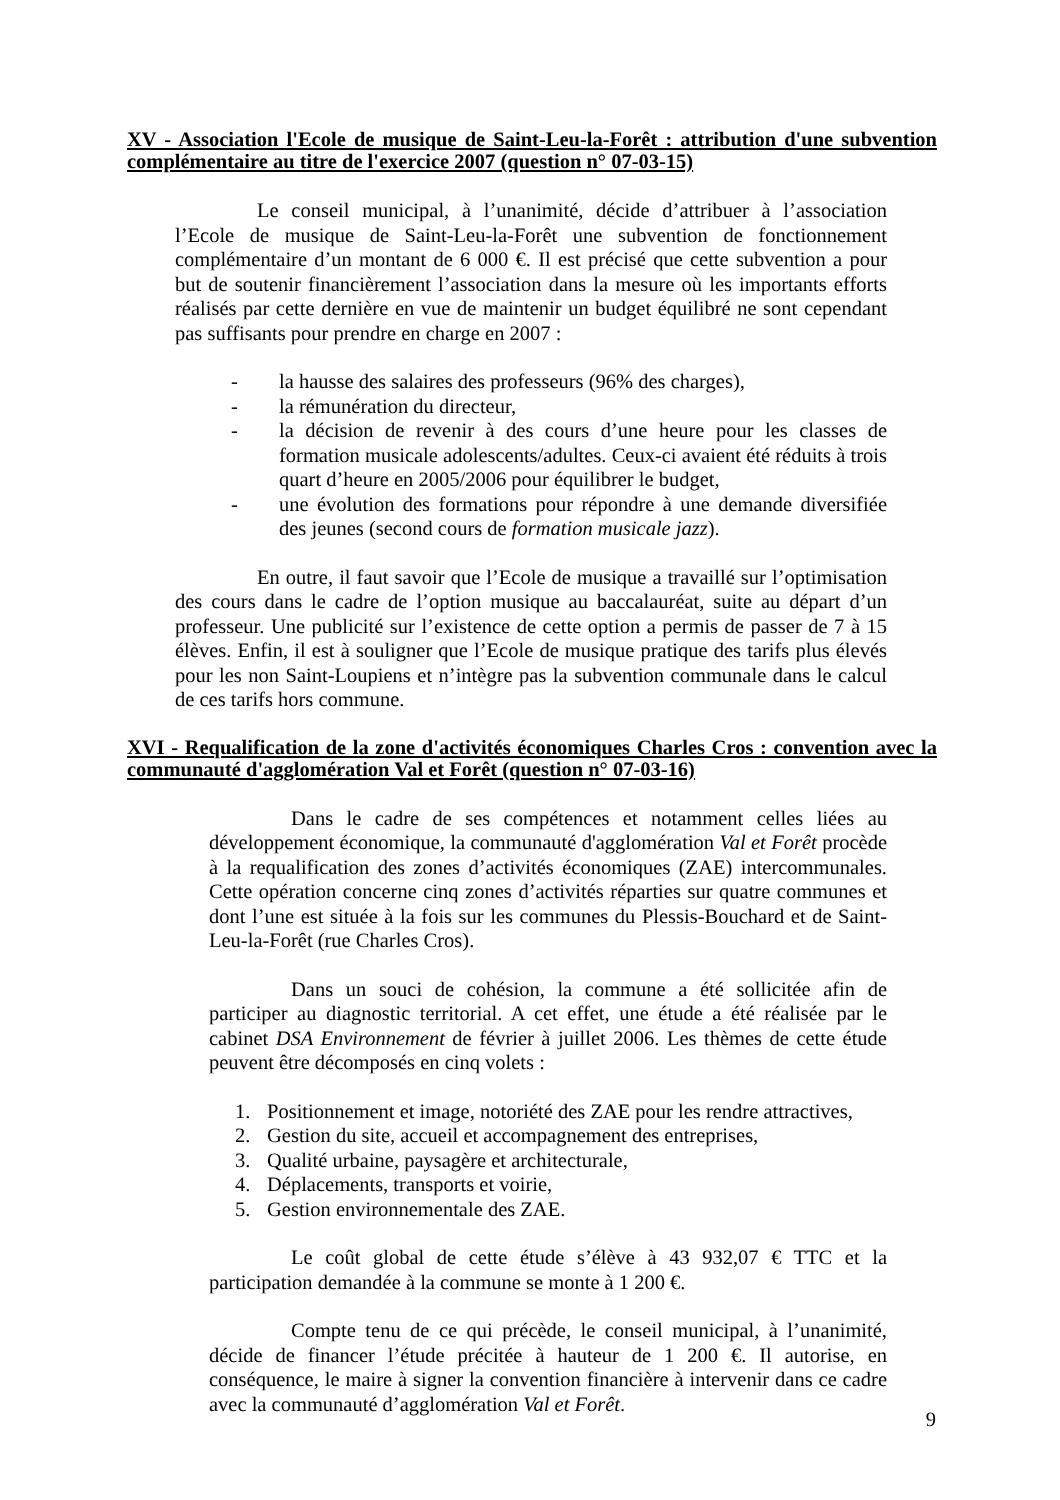XV - Association l'Ecole de musique de Saint-Leu-la-Forêt : attribution d'une subvention complémentaire au titre de l'exercice 2007 (question n° 07-03-15)
Le conseil municipal, à l’unanimité, décide d’attribuer à l’association l’Ecole de musique de Saint-Leu-la-Forêt une subvention de fonctionnement complémentaire d’un montant de 6 000 €. Il est précisé que cette subvention a pour but de soutenir financièrement l’association dans la mesure où les importants efforts réalisés par cette dernière en vue de maintenir un budget équilibré ne sont cependant pas suffisants pour prendre en charge en 2007 :
- la hausse des salaires des professeurs (96% des charges),
- la rémunération du directeur,
- la décision de revenir à des cours d’une heure pour les classes de formation musicale adolescents/adultes. Ceux-ci avaient été réduits à trois quart d’heure en 2005/2006 pour équilibrer le budget,
- une évolution des formations pour répondre à une demande diversifiée des jeunes (second cours de formation musicale jazz).
En outre, il faut savoir que l’Ecole de musique a travaillé sur l’optimisation des cours dans le cadre de l’option musique au baccalauréat, suite au départ d’un professeur. Une publicité sur l’existence de cette option a permis de passer de 7 à 15 élèves. Enfin, il est à souligner que l’Ecole de musique pratique des tarifs plus élevés pour les non Saint-Loupiens et n’intègre pas la subvention communale dans le calcul de ces tarifs hors commune.
XVI - Requalification de la zone d'activités économiques Charles Cros : convention avec la communauté d'agglomération Val et Forêt (question n° 07-03-16)
Dans le cadre de ses compétences et notamment celles liées au développement économique, la communauté d'agglomération Val et Forêt procède à la requalification des zones d’activités économiques (ZAE) intercommunales. Cette opération concerne cinq zones d’activités réparties sur quatre communes et dont l’une est située à la fois sur les communes du Plessis-Bouchard et de Saint-Leu-la-Forêt (rue Charles Cros).
Dans un souci de cohésion, la commune a été sollicitée afin de participer au diagnostic territorial. A cet effet, une étude a été réalisée par le cabinet DSA Environnement de février à juillet 2006. Les thèmes de cette étude peuvent être décomposés en cinq volets :
1. Positionnement et image, notoriété des ZAE pour les rendre attractives,
2. Gestion du site, accueil et accompagnement des entreprises,
3. Qualité urbaine, paysagère et architecturale,
4. Déplacements, transports et voirie,
5. Gestion environnementale des ZAE.
Le coût global de cette étude s’élève à 43 932,07 € TTC et la participation demandée à la commune se monte à 1 200 €.
Compte tenu de ce qui précède, le conseil municipal, à l’unanimité, décide de financer l’étude précitée à hauteur de 1 200 €. Il autorise, en conséquence, le maire à signer la convention financière à intervenir dans ce cadre avec la communauté d’agglomération Val et Forêt.
9